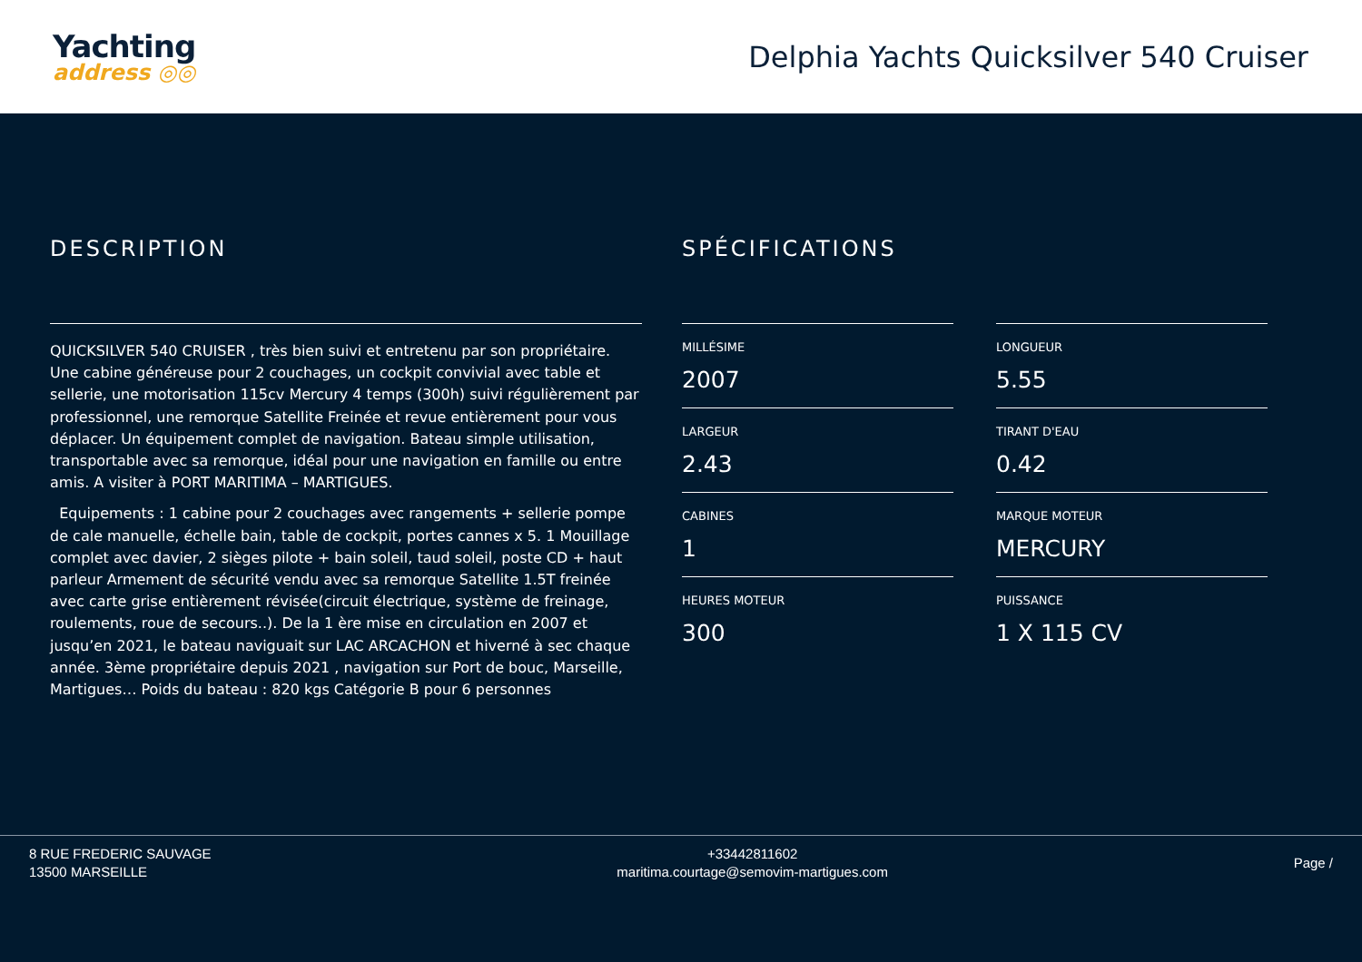Yachting
address ◎◎
Delphia Yachts Quicksilver 540 Cruiser
DESCRIPTION
QUICKSILVER 540 CRUISER , très bien suivi et entretenu par son propriétaire. Une cabine généreuse pour 2 couchages, un cockpit convivial avec table et sellerie, une motorisation 115cv Mercury 4 temps (300h) suivi régulièrement par professionnel, une remorque Satellite Freinée et revue entièrement pour vous déplacer. Un équipement complet de navigation. Bateau simple utilisation, transportable avec sa remorque, idéal pour une navigation en famille ou entre amis. A visiter à PORT MARITIMA – MARTIGUES.
Equipements : 1 cabine pour 2 couchages avec rangements + sellerie pompe de cale manuelle, échelle bain, table de cockpit, portes cannes x 5. 1 Mouillage complet avec davier, 2 sièges pilote + bain soleil, taud soleil, poste CD + haut parleur Armement de sécurité vendu avec sa remorque Satellite 1.5T freinée avec carte grise entièrement révisée(circuit électrique, système de freinage, roulements, roue de secours..). De la 1 ère mise en circulation en 2007 et jusqu’en 2021, le bateau naviguait sur LAC ARCACHON et hiverné à sec chaque année. 3ème propriétaire depuis 2021 , navigation sur Port de bouc, Marseille, Martigues… Poids du bateau : 820 kgs Catégorie B pour 6 personnes
SPÉCIFICATIONS
MILLÉSIME
2007
LARGEUR
2.43
CABINES
1
HEURES MOTEUR
300
LONGUEUR
5.55
TIRANT D'EAU
0.42
MARQUE MOTEUR
MERCURY
PUISSANCE
1 X 115 CV
8 RUE FREDERIC SAUVAGE
13500 MARSEILLE
+33442811602
maritima.courtage@semovim-martigues.com
Page /